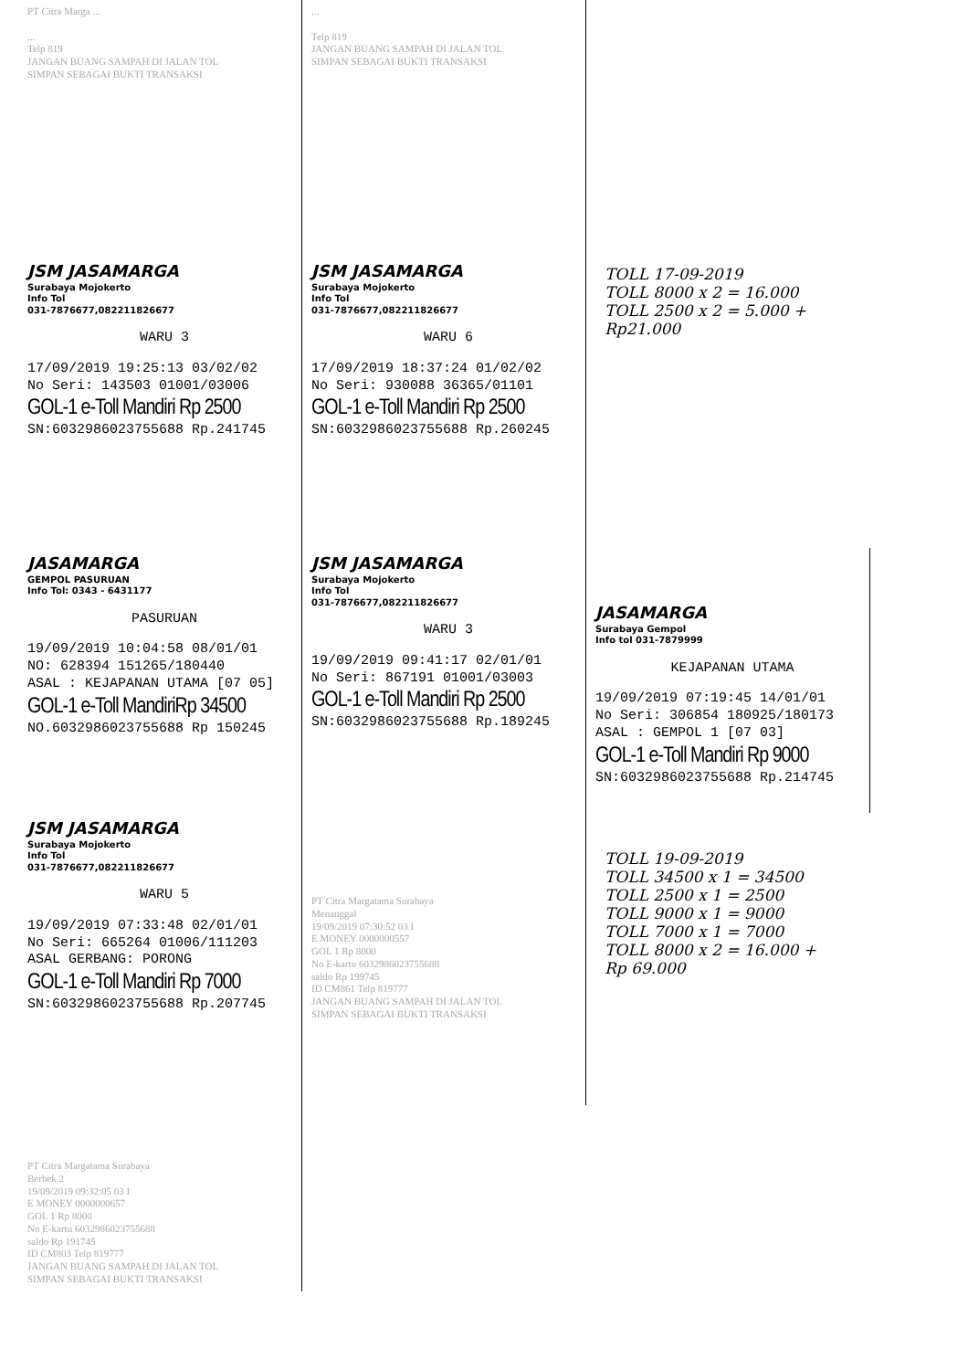PT Citra Marga ...
...
Telp 819
JANGAN BUANG SAMPAH DI JALAN TOL
SIMPAN SEBAGAI BUKTI TRANSAKSI
...
Telp 819
JANGAN BUANG SAMPAH DI JALAN TOL
SIMPAN SEBAGAI BUKTI TRANSAKSI
JSM JASAMARGA
Surabaya Mojokerto
Info Tol
031-7876677,082211826677
WARU 3
17/09/2019 19:25:13 03/02/02
No Seri: 143503 01001/03006
GOL-1 e-Toll Mandiri Rp 2500
SN:6032986023755688 Rp.241745
JSM JASAMARGA
Surabaya Mojokerto
Info Tol
031-7876677,082211826677
WARU 6
17/09/2019 18:37:24 01/02/02
No Seri: 930088 36365/01101
GOL-1 e-Toll Mandiri Rp 2500
SN:6032986023755688 Rp.260245
TOLL 17-09-2019
TOLL 8000 x 2 = 16.000
TOLL 2500 x 2 = 5.000 +
Rp21.000
JASAMARGA
GEMPOL PASURUAN
Info Tol: 0343 - 6431177
PASURUAN
19/09/2019 10:04:58 08/01/01
NO: 628394 151265/180440
ASAL : KEJAPANAN UTAMA [07 05]
GOL-1 e-Toll MandiriRp 34500
NO.6032986023755688 Rp 150245
JSM JASAMARGA
Surabaya Mojokerto
Info Tol
031-7876677,082211826677
WARU 3
19/09/2019 09:41:17 02/01/01
No Seri: 867191 01001/03003
GOL-1 e-Toll Mandiri Rp 2500
SN:6032986023755688 Rp.189245
JASAMARGA
Surabaya Gempol
Info tol 031-7879999
KEJAPANAN UTAMA
19/09/2019 07:19:45 14/01/01
No Seri: 306854 180925/180173
ASAL : GEMPOL 1 [07 03]
GOL-1 e-Toll Mandiri Rp 9000
SN:6032986023755688 Rp.214745
JSM JASAMARGA
Surabaya Mojokerto
Info Tol
031-7876677,082211826677
WARU 5
19/09/2019 07:33:48 02/01/01
No Seri: 665264 01006/111203
ASAL GERBANG: PORONG
GOL-1 e-Toll Mandiri Rp 7000
SN:6032986023755688 Rp.207745
PT Citra Margatama Surabaya
Menanggal
19/09/2019 07:30:52 03 I
E MONEY 0000000557
GOL 1 Rp 8000
No E-kartu 6032986023755688
saldo Rp 199745
ID CM861 Telp 819777
JANGAN BUANG SAMPAH DI JALAN TOL
SIMPAN SEBAGAI BUKTI TRANSAKSI
TOLL 19-09-2019
TOLL 34500 x 1 = 34500
TOLL 2500 x 1 = 2500
TOLL 9000 x 1 = 9000
TOLL 7000 x 1 = 7000
TOLL 8000 x 2 = 16.000 +
Rp 69.000
PT Citra Margatama Surabaya
Berbek 2
19/09/2019 09:32:05 03 I
E MONEY 0000000657
GOL 1 Rp 8000
No E-kartu 6032986023755688
saldo Rp 191745
ID CM803 Telp 819777
JANGAN BUANG SAMPAH DI JALAN TOL
SIMPAN SEBAGAI BUKTI TRANSAKSI